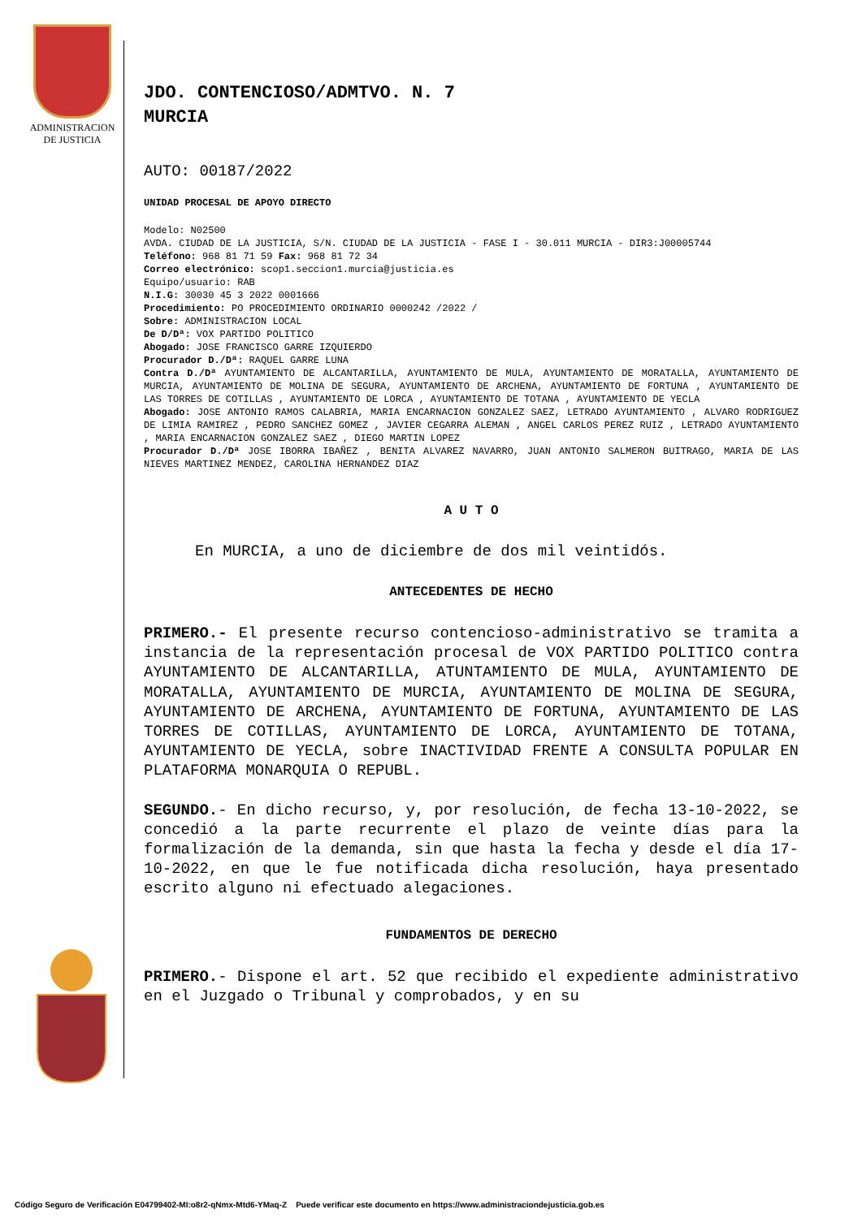ADMINISTRACION
DE JUSTICIA
JDO. CONTENCIOSO/ADMTVO. N. 7
MURCIA
AUTO: 00187/2022
UNIDAD PROCESAL DE APOYO DIRECTO
Modelo: N02500
AVDA. CIUDAD DE LA JUSTICIA, S/N. CIUDAD DE LA JUSTICIA - FASE I - 30.011 MURCIA - DIR3:J00005744
Teléfono: 968 81 71 59 Fax: 968 81 72 34
Correo electrónico: scop1.seccion1.murcia@justicia.es
Equipo/usuario: RAB
N.I.G: 30030 45 3 2022 0001666
Procedimiento: PO PROCEDIMIENTO ORDINARIO 0000242 /2022 /
Sobre: ADMINISTRACION LOCAL
De D/Dª: VOX PARTIDO POLITICO
Abogado: JOSE FRANCISCO GARRE IZQUIERDO
Procurador D./Dª: RAQUEL GARRE LUNA
Contra D./Dª AYUNTAMIENTO DE ALCANTARILLA, AYUNTAMIENTO DE MULA, AYUNTAMIENTO DE MORATALLA, AYUNTAMIENTO DE MURCIA, AYUNTAMIENTO DE MOLINA DE SEGURA, AYUNTAMIENTO DE ARCHENA, AYUNTAMIENTO DE FORTUNA , AYUNTAMIENTO DE LAS TORRES DE COTILLAS , AYUNTAMIENTO DE LORCA , AYUNTAMIENTO DE TOTANA , AYUNTAMIENTO DE YECLA
Abogado: JOSE ANTONIO RAMOS CALABRIA, MARIA ENCARNACION GONZALEZ SAEZ, LETRADO AYUNTAMIENTO , ALVARO RODRIGUEZ DE LIMIA RAMIREZ , PEDRO SANCHEZ GOMEZ , JAVIER CEGARRA ALEMAN , ANGEL CARLOS PEREZ RUIZ , LETRADO AYUNTAMIENTO , MARIA ENCARNACION GONZALEZ SAEZ , DIEGO MARTIN LOPEZ
Procurador D./Dª JOSE IBORRA IBAÑEZ , BENITA ALVAREZ NAVARRO, JUAN ANTONIO SALMERON BUITRAGO, MARIA DE LAS NIEVES MARTINEZ MENDEZ, CAROLINA HERNANDEZ DIAZ
A U T O
En MURCIA, a uno de diciembre de dos mil veintidós.
ANTECEDENTES DE HECHO
PRIMERO.- El presente recurso contencioso-administrativo se tramita a instancia de la representación procesal de VOX PARTIDO POLITICO contra AYUNTAMIENTO DE ALCANTARILLA, ATUNTAMIENTO DE MULA, AYUNTAMIENTO DE MORATALLA, AYUNTAMIENTO DE MURCIA, AYUNTAMIENTO DE MOLINA DE SEGURA, AYUNTAMIENTO DE ARCHENA, AYUNTAMIENTO DE FORTUNA, AYUNTAMIENTO DE LAS TORRES DE COTILLAS, AYUNTAMIENTO DE LORCA, AYUNTAMIENTO DE TOTANA, AYUNTAMIENTO DE YECLA, sobre INACTIVIDAD FRENTE A CONSULTA POPULAR EN PLATAFORMA MONARQUIA O REPUBL.
SEGUNDO.- En dicho recurso, y, por resolución, de fecha 13-10-2022, se concedió a la parte recurrente el plazo de veinte días para la formalización de la demanda, sin que hasta la fecha y desde el día 17-10-2022, en que le fue notificada dicha resolución, haya presentado escrito alguno ni efectuado alegaciones.
FUNDAMENTOS DE DERECHO
PRIMERO.- Dispone el art. 52 que recibido el expediente administrativo en el Juzgado o Tribunal y comprobados, y en su
Código Seguro de Verificación E04799402-MI:o8r2-qNmx-Mtd6-YMaq-Z Puede verificar este documento en https://www.administraciondejusticia.gob.es